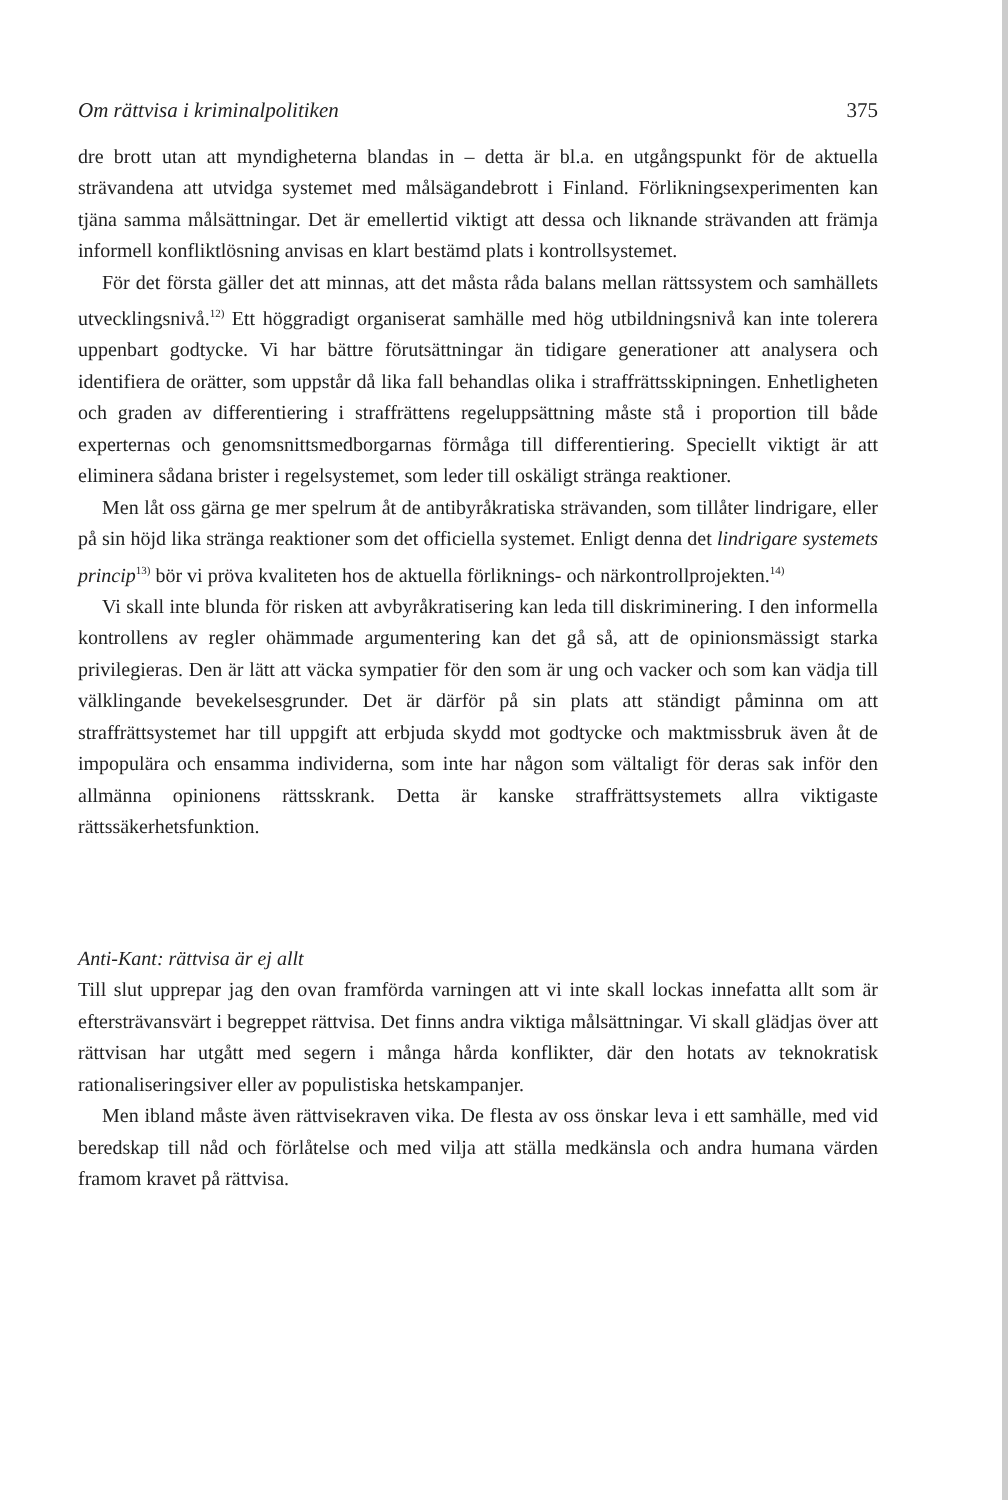Om rättvisa i kriminalpolitiken 375
dre brott utan att myndigheterna blandas in – detta är bl.a. en utgångspunkt för de aktuella strävandena att utvidga systemet med målsägandebrott i Finland. Förlikningsexperimenten kan tjäna samma målsättningar. Det är emellertid viktigt att dessa och liknande strävanden att främja informell konfliktlösning anvisas en klart bestämd plats i kontrollsystemet.
För det första gäller det att minnas, att det måsta råda balans mellan rättssystem och samhällets utvecklingsnivå.<sup>12)</sup> Ett höggradigt organiserat samhälle med hög utbildningsnivå kan inte tolerera uppenbart godtycke. Vi har bättre förutsättningar än tidigare generationer att analysera och identifiera de orätter, som uppstår då lika fall behandlas olika i straffrättsskipningen. Enhetligheten och graden av differentiering i straffrättens regeluppsättning måste stå i proportion till både experternas och genomsnittsmedborgarnas förmåga till differentiering. Speciellt viktigt är att eliminera sådana brister i regelsystemet, som leder till oskäligt stränga reaktioner.
Men låt oss gärna ge mer spelrum åt de antibyråkratiska strävanden, som tillåter lindrigare, eller på sin höjd lika stränga reaktioner som det officiella systemet. Enligt denna det lindrigare systemets princip<sup>13)</sup> bör vi pröva kvaliteten hos de aktuella förliknings- och närkontrollprojekten.<sup>14)</sup>
Vi skall inte blunda för risken att avbyråkratisering kan leda till diskriminering. I den informella kontrollens av regler ohämmade argumentering kan det gå så, att de opinionsmässigt starka privilegieras. Den är lätt att väcka sympatier för den som är ung och vacker och som kan vädja till välklingande bevekelsesgrunder. Det är därför på sin plats att ständigt påminna om att straffrättsystemet har till uppgift att erbjuda skydd mot godtycke och maktmissbruk även åt de impopulära och ensamma individerna, som inte har någon som vältaligt för deras sak inför den allmänna opinionens rättsskrank. Detta är kanske straffrättsystemets allra viktigaste rättssäkerhetsfunktion.
Anti-Kant: rättvisa är ej allt
Till slut upprepar jag den ovan framförda varningen att vi inte skall lockas innefatta allt som är eftersträvansvärt i begreppet rättvisa. Det finns andra viktiga målsättningar. Vi skall glädjas över att rättvisan har utgått med segern i många hårda konflikter, där den hotats av teknokratisk rationaliseringsiver eller av populistiska hetskampanjer.
Men ibland måste även rättvisekraven vika. De flesta av oss önskar leva i ett samhälle, med vid beredskap till nåd och förlåtelse och med vilja att ställa medkänsla och andra humana värden framom kravet på rättvisa.